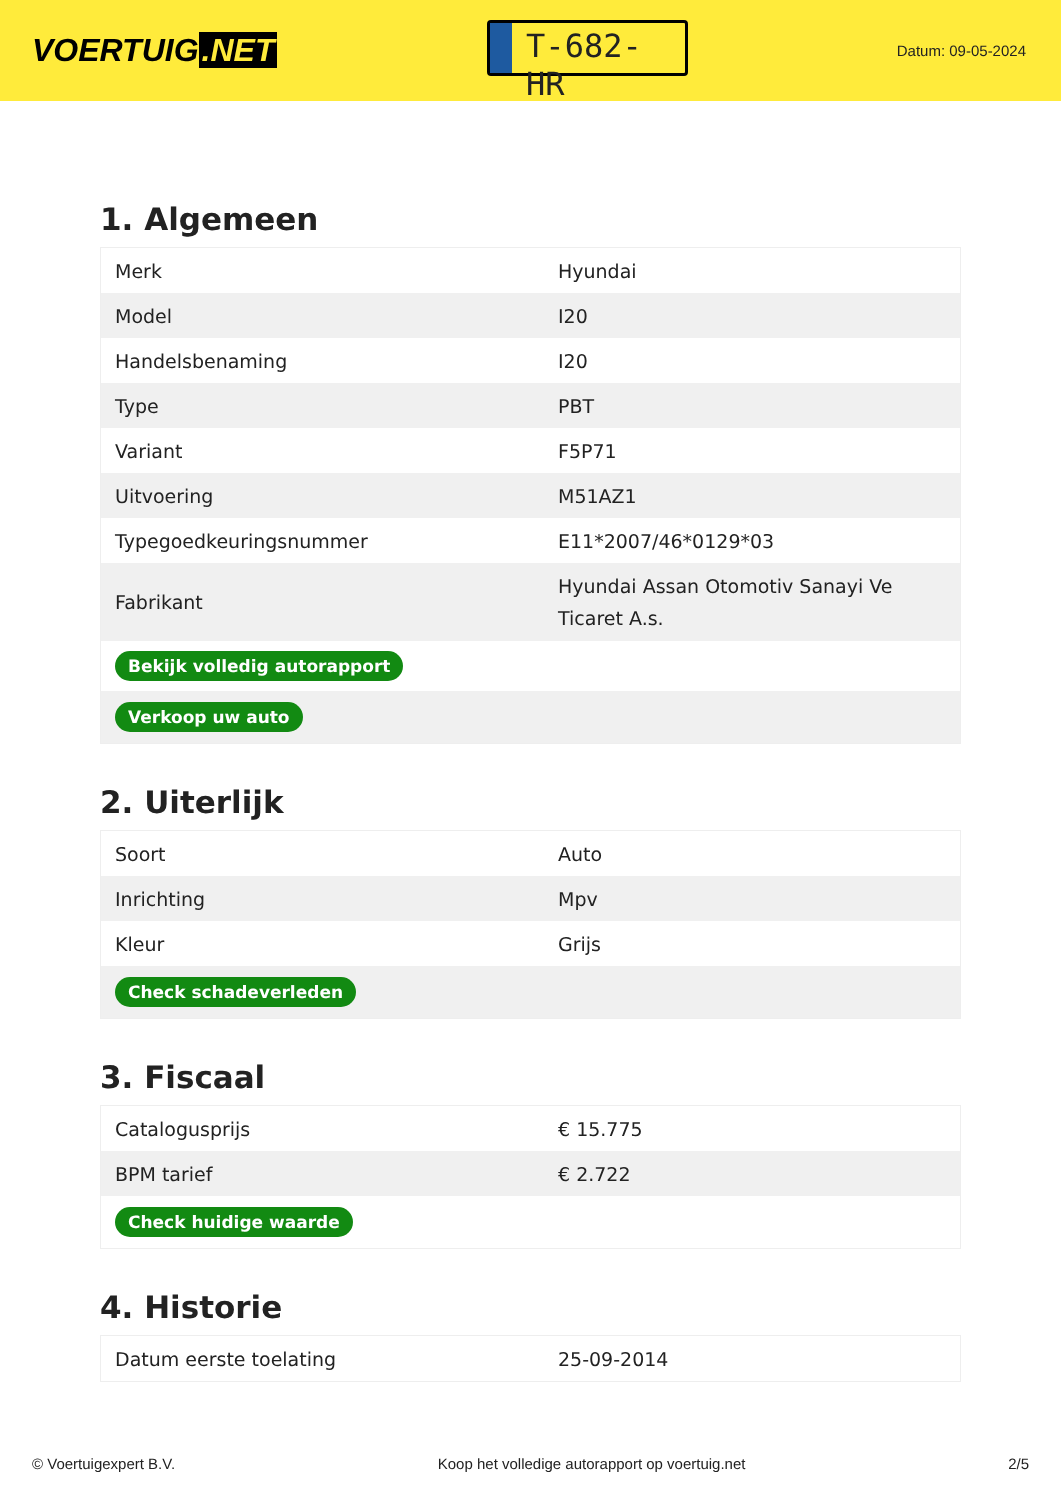VOERTUIG.NET
T-682-HR
Datum: 09-05-2024
1. Algemeen
| Merk | Hyundai |
| Model | I20 |
| Handelsbenaming | I20 |
| Type | PBT |
| Variant | F5P71 |
| Uitvoering | M51AZ1 |
| Typegoedkeuringsnummer | E11*2007/46*0129*03 |
| Fabrikant | Hyundai Assan Otomotiv Sanayi Ve Ticaret A.s. |
| Bekijk volledig autorapport | |
| Verkoop uw auto | |
2. Uiterlijk
| Soort | Auto |
| Inrichting | Mpv |
| Kleur | Grijs |
| Check schadeverleden | |
3. Fiscaal
| Catalogusprijs | € 15.775 |
| BPM tarief | € 2.722 |
| Check huidige waarde | |
4. Historie
| Datum eerste toelating | 25-09-2014 |
© Voertuigexpert B.V. Koop het volledige autorapport op voertuig.net 2/5